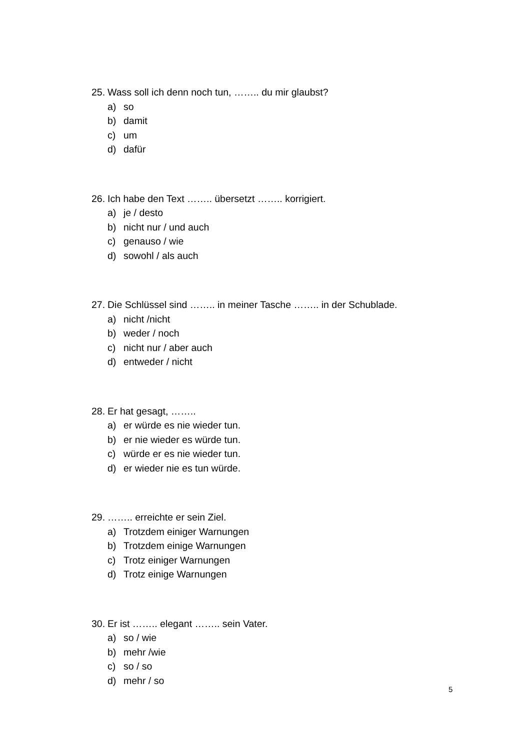25. Wass soll ich denn noch tun, …….. du mir glaubst?
a) so
b) damit
c) um
d) dafür
26. Ich habe den Text …….. übersetzt …….. korrigiert.
a) je / desto
b) nicht nur / und auch
c) genauso / wie
d) sowohl / als auch
27. Die Schlüssel sind …….. in meiner Tasche …….. in der Schublade.
a) nicht /nicht
b) weder / noch
c) nicht nur / aber auch
d) entweder / nicht
28. Er hat gesagt, ……..
a) er würde es nie wieder tun.
b) er nie wieder es würde tun.
c) würde er es nie wieder tun.
d) er wieder nie es tun würde.
29. …….. erreichte er sein Ziel.
a) Trotzdem einiger Warnungen
b) Trotzdem einige Warnungen
c) Trotz einiger Warnungen
d) Trotz einige Warnungen
30. Er ist …….. elegant …….. sein Vater.
a) so / wie
b) mehr /wie
c) so / so
d) mehr / so
5